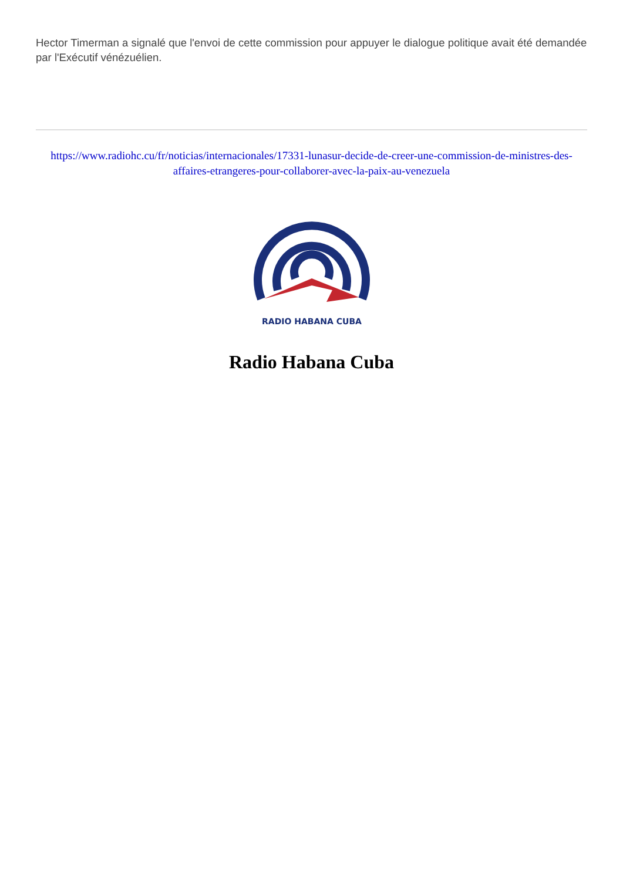Hector Timerman a signalé que l'envoi de cette commission pour appuyer le dialogue politique avait été demandée par l'Exécutif vénézuélien.
https://www.radiohc.cu/fr/noticias/internacionales/17331-lunasur-decide-de-creer-une-commission-de-ministres-des-affaires-etrangeres-pour-collaborer-avec-la-paix-au-venezuela
RADIO HABANA CUBA
Radio Habana Cuba